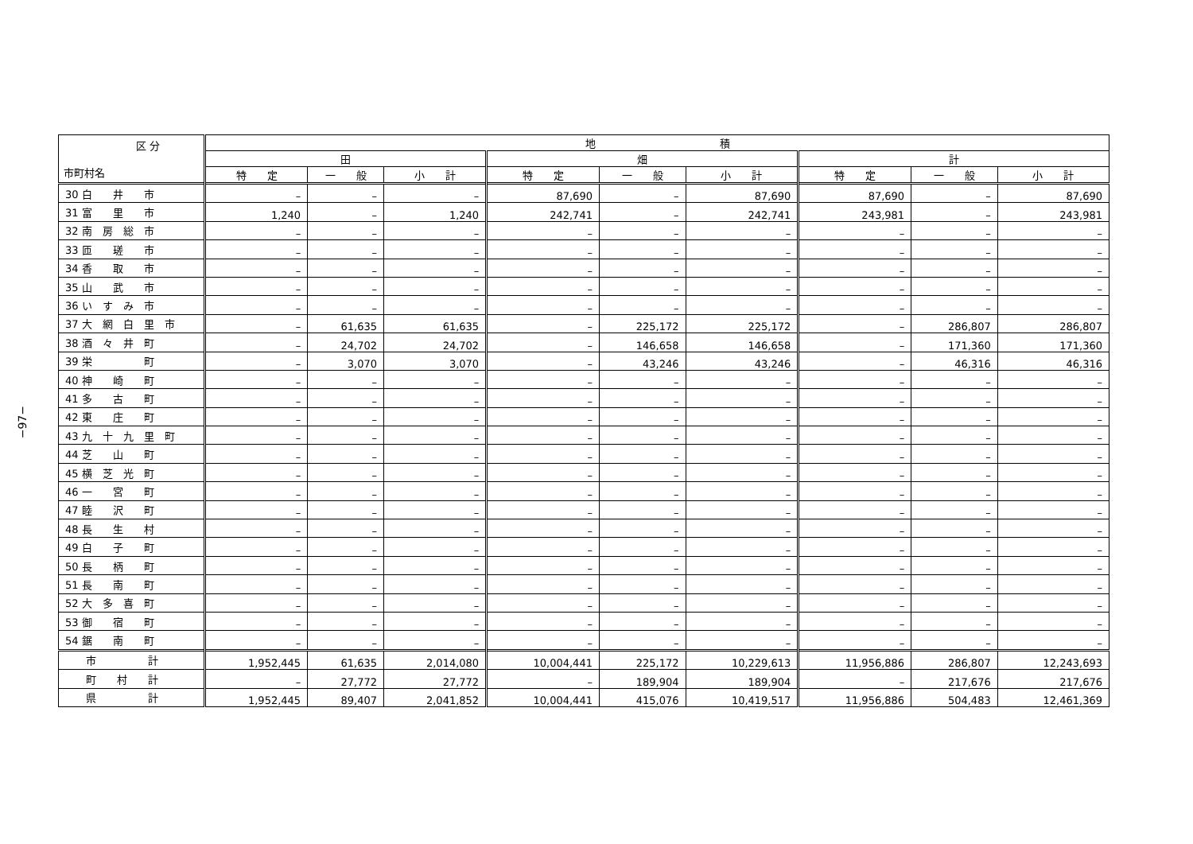−97−
| 区 分 市町村名 | 地 積 | | | | | | | | |
| --- | --- | --- | --- | --- | --- | --- | --- | --- | --- |
| | 田 | | | 畑 | | | 計 | | |
| | 特 定 | 一 般 | 小 計 | 特 定 | 一 般 | 小 計 | 特 定 | 一 般 | 小 計 |
| 30 白 井 市 | – | – | – | 87,690 | – | 87,690 | 87,690 | – | 87,690 |
| 31 富 里 市 | 1,240 | – | 1,240 | 242,741 | – | 242,741 | 243,981 | – | 243,981 |
| 32 南 房 総 市 | – | – | – | – | – | – | – | – | – |
| 33 匝 瑳 市 | – | – | – | – | – | – | – | – | – |
| 34 香 取 市 | – | – | – | – | – | – | – | – | – |
| 35 山 武 市 | – | – | – | – | – | – | – | – | – |
| 36 い す み 市 | – | – | – | – | – | – | – | – | – |
| 37 大 網 白 里 市 | – | 61,635 | 61,635 | – | 225,172 | 225,172 | – | 286,807 | 286,807 |
| 38 酒 々 井 町 | – | 24,702 | 24,702 | – | 146,658 | 146,658 | – | 171,360 | 171,360 |
| 39 栄 町 | – | 3,070 | 3,070 | – | 43,246 | 43,246 | – | 46,316 | 46,316 |
| 40 神 崎 町 | – | – | – | – | – | – | – | – | – |
| 41 多 古 町 | – | – | – | – | – | – | – | – | – |
| 42 東 庄 町 | – | – | – | – | – | – | – | – | – |
| 43 九 十 九 里 町 | – | – | – | – | – | – | – | – | – |
| 44 芝 山 町 | – | – | – | – | – | – | – | – | – |
| 45 横 芝 光 町 | – | – | – | – | – | – | – | – | – |
| 46 一 宮 町 | – | – | – | – | – | – | – | – | – |
| 47 睦 沢 町 | – | – | – | – | – | – | – | – | – |
| 48 長 生 村 | – | – | – | – | – | – | – | – | – |
| 49 白 子 町 | – | – | – | – | – | – | – | – | – |
| 50 長 柄 町 | – | – | – | – | – | – | – | – | – |
| 51 長 南 町 | – | – | – | – | – | – | – | – | – |
| 52 大 多 喜 町 | – | – | – | – | – | – | – | – | – |
| 53 御 宿 町 | – | – | – | – | – | – | – | – | – |
| 54 鋸 南 町 | – | – | – | – | – | – | – | – | – |
| 市 計 | 1,952,445 | 61,635 | 2,014,080 | 10,004,441 | 225,172 | 10,229,613 | 11,956,886 | 286,807 | 12,243,693 |
| 町 村 計 | – | 27,772 | 27,772 | – | 189,904 | 189,904 | – | 217,676 | 217,676 |
| 県 計 | 1,952,445 | 89,407 | 2,041,852 | 10,004,441 | 415,076 | 10,419,517 | 11,956,886 | 504,483 | 12,461,369 |